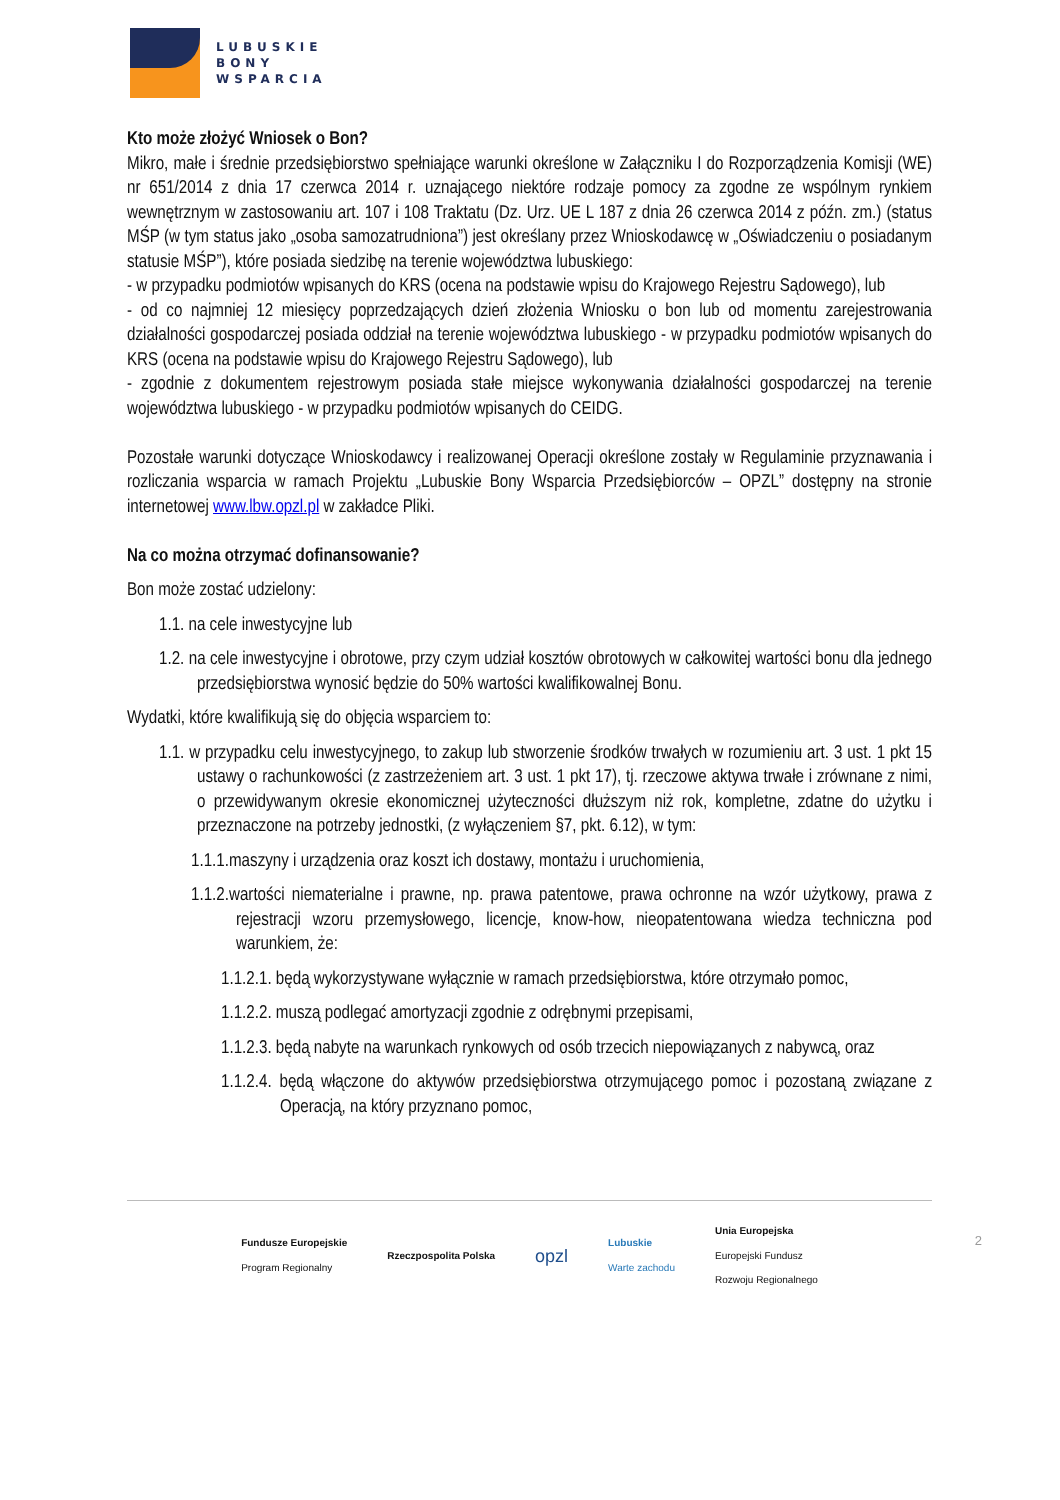LUBUSKIE
BONY
WSPARCIA
Kto może złożyć Wniosek o Bon?
Mikro, małe i średnie przedsiębiorstwo spełniające warunki określone w Załączniku I do Rozporządzenia Komisji (WE) nr 651/2014 z dnia 17 czerwca 2014 r. uznającego niektóre rodzaje pomocy za zgodne ze wspólnym rynkiem wewnętrznym w zastosowaniu art. 107 i 108 Traktatu (Dz. Urz. UE L 187 z dnia 26 czerwca 2014 z późn. zm.) (status MŚP (w tym status jako „osoba samozatrudniona”) jest określany przez Wnioskodawcę w „Oświadczeniu o posiadanym statusie MŚP”), które posiada siedzibę na terenie województwa lubuskiego:
- w przypadku podmiotów wpisanych do KRS (ocena na podstawie wpisu do Krajowego Rejestru Sądowego), lub
- od co najmniej 12 miesięcy poprzedzających dzień złożenia Wniosku o bon lub od momentu zarejestrowania działalności gospodarczej posiada oddział na terenie województwa lubuskiego - w przypadku podmiotów wpisanych do KRS (ocena na podstawie wpisu do Krajowego Rejestru Sądowego), lub
- zgodnie z dokumentem rejestrowym posiada stałe miejsce wykonywania działalności gospodarczej na terenie województwa lubuskiego - w przypadku podmiotów wpisanych do CEIDG.
Pozostałe warunki dotyczące Wnioskodawcy i realizowanej Operacji określone zostały w Regulaminie przyznawania i rozliczania wsparcia w ramach Projektu „Lubuskie Bony Wsparcia Przedsiębiorców – OPZL” dostępny na stronie internetowej www.lbw.opzl.pl w zakładce Pliki.
Na co można otrzymać dofinansowanie?
Bon może zostać udzielony:
1.1. na cele inwestycyjne lub
1.2. na cele inwestycyjne i obrotowe, przy czym udział kosztów obrotowych w całkowitej wartości bonu dla jednego przedsiębiorstwa wynosić będzie do 50% wartości kwalifikowalnej Bonu.
Wydatki, które kwalifikują się do objęcia wsparciem to:
1.1. w przypadku celu inwestycyjnego, to zakup lub stworzenie środków trwałych w rozumieniu art. 3 ust. 1 pkt 15 ustawy o rachunkowości (z zastrzeżeniem art. 3 ust. 1 pkt 17), tj. rzeczowe aktywa trwałe i zrównane z nimi, o przewidywanym okresie ekonomicznej użyteczności dłuższym niż rok, kompletne, zdatne do użytku i przeznaczone na potrzeby jednostki, (z wyłączeniem §7, pkt. 6.12), w tym:
1.1.1.maszyny i urządzenia oraz koszt ich dostawy, montażu i uruchomienia,
1.1.2.wartości niematerialne i prawne, np. prawa patentowe, prawa ochronne na wzór użytkowy, prawa z rejestracji wzoru przemysłowego, licencje, know-how, nieopatentowana wiedza techniczna pod warunkiem, że:
1.1.2.1. będą wykorzystywane wyłącznie w ramach przedsiębiorstwa, które otrzymało pomoc,
1.1.2.2. muszą podlegać amortyzacji zgodnie z odrębnymi przepisami,
1.1.2.3. będą nabyte na warunkach rynkowych od osób trzecich niepowiązanych z nabywcą, oraz
1.1.2.4. będą włączone do aktywów przedsiębiorstwa otrzymującego pomoc i pozostaną związane z Operacją, na który przyznano pomoc,
Fundusze Europejskie
Program Regionalny
Rzeczpospolita Polska
opzl
Lubuskie
Warte zachodu
Unia Europejska
Europejski Fundusz
Rozwoju Regionalnego
2